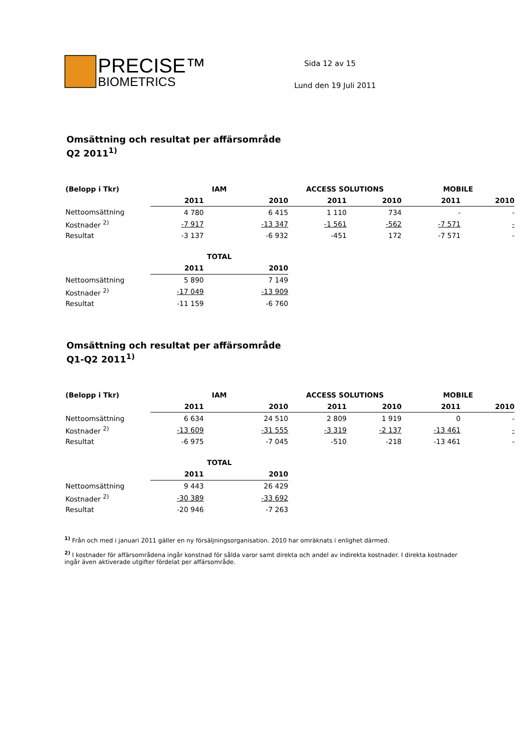PRECISE™
BIOMETRICS
Sida 12 av 15
Lund den 19 Juli 2011
Omsättning och resultat per affärsområde
Q2 2011<sup>1)</sup>
| (Belopp i Tkr) | IAM | | ACCESS SOLUTIONS | | MOBILE | |
| --- | --- | --- | --- | --- | --- | --- |
| | 2011 | 2010 | 2011 | 2010 | 2011 | 2010 |
| Nettoomsättning | 4 780 | 6 415 | 1 110 | 734 | - | - |
| Kostnader <sup>2)</sup> | -7 917 | -13 347 | -1 561 | -562 | -7 571 | - |
| Resultat | -3 137 | -6 932 | -451 | 172 | -7 571 | - |
| | TOTAL | |
| | 2011 | 2010 |
| Nettoomsättning | 5 890 | 7 149 |
| Kostnader <sup>2)</sup> | -17 049 | -13 909 |
| Resultat | -11 159 | -6 760 |
Omsättning och resultat per affärsområde
Q1-Q2 2011<sup>1)</sup>
| (Belopp i Tkr) | IAM | | ACCESS SOLUTIONS | | MOBILE | |
| --- | --- | --- | --- | --- | --- | --- |
| | 2011 | 2010 | 2011 | 2010 | 2011 | 2010 |
| Nettoomsättning | 6 634 | 24 510 | 2 809 | 1 919 | 0 | - |
| Kostnader <sup>2)</sup> | -13 609 | -31 555 | -3 319 | -2 137 | -13 461 | - |
| Resultat | -6 975 | -7 045 | -510 | -218 | -13 461 | - |
| | TOTAL | |
| | 2011 | 2010 |
| Nettoomsättning | 9 443 | 26 429 |
| Kostnader <sup>2)</sup> | -30 389 | -33 692 |
| Resultat | -20 946 | -7 263 |
<sup>1)</sup> Från och med i januari 2011 gäller en ny försäljningsorganisation. 2010 har omräknats i enlighet därmed.
<sup>2)</sup> I kostnader för affärsområdena ingår konstnad för sålda varor samt direkta och andel av indirekta kostnader. I direkta kostnader ingår även aktiverade utgifter fördelat per affärsområde.